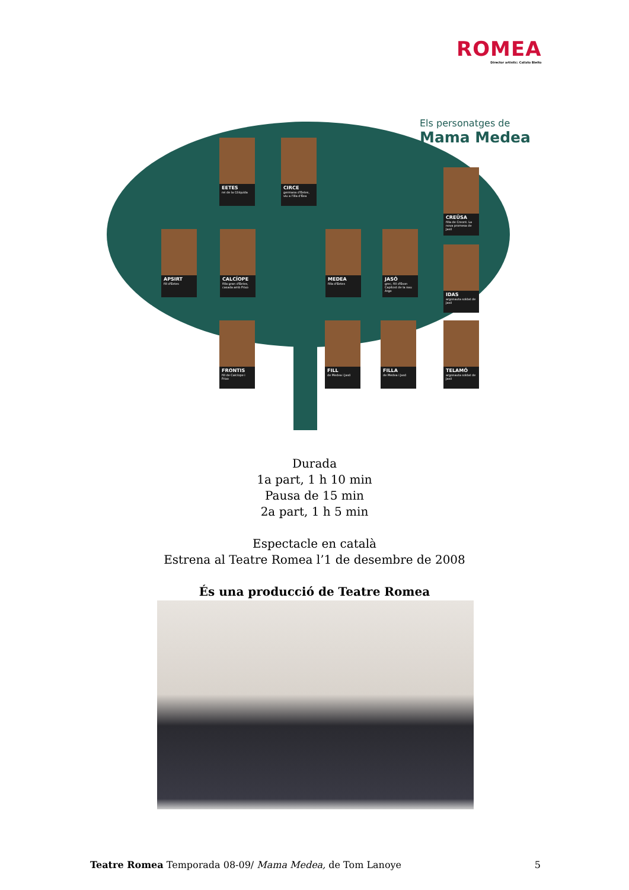ROMEA
Director artístic: Calixto Bieito
Els personatges de
Mama Medea
EETES
rei de la Còlquida
CIRCE
germana d'Eetes, viu a l'illa d'Eea
CREÜSA
filla de Creont. La nova promesa de Jasó
APSIRT
fill d'Eetes
CALCÍOPE
filla gran d'Eetes, casada amb Frixo
MEDEA
filla d'Eetes
JASÓ
grec, fill d'Eson Capitost de la nau Argo
IDAS
argonauta soldat de Jasó
FRONTIS
fill de Calcíope i Frixo
FILL
de Medea i Jasó
FILLA
de Medea i Jasó
TELAMÓ
argonauta soldat de Jasó
Durada
1a part, 1 h 10 min
Pausa de 15 min
2a part, 1 h 5 min
Espectacle en català
Estrena al Teatre Romea l’1 de desembre de 2008
És una producció de Teatre Romea
Teatre Romea Temporada 08-09/ Mama Medea, de Tom Lanoye 5